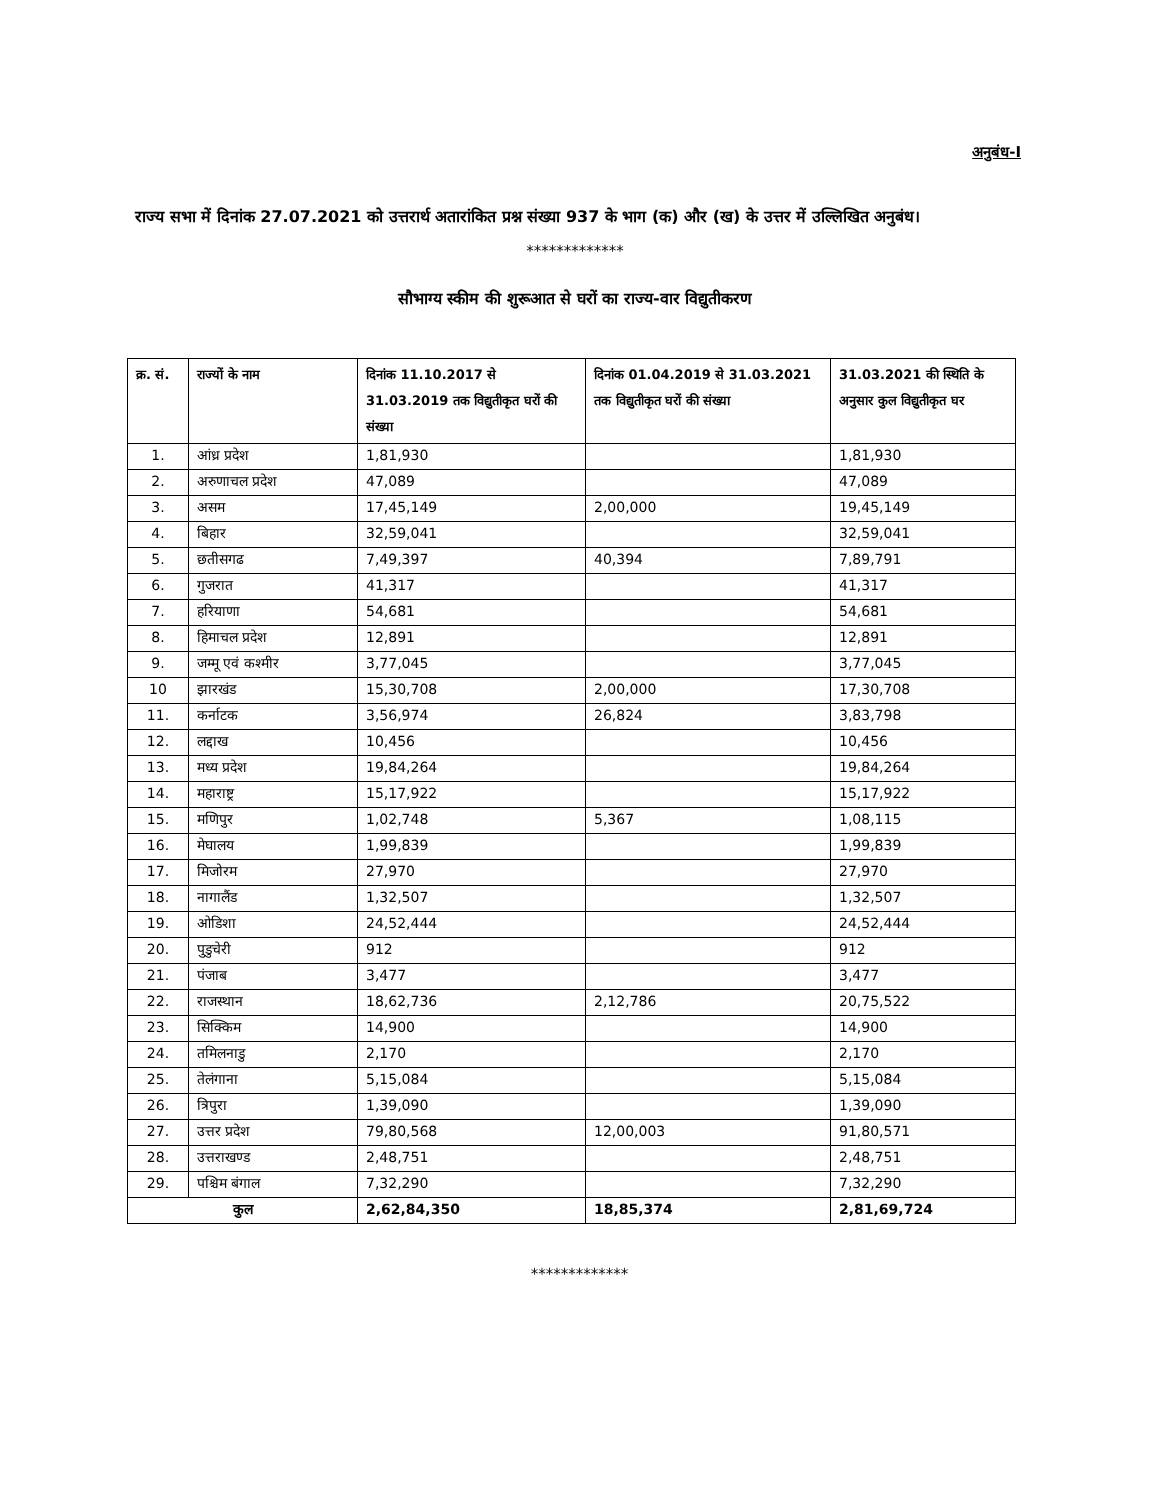अनुबंध-I
राज्य सभा में दिनांक 27.07.2021 को उत्तरार्थ अतारांकित प्रश्न संख्या 937 के भाग (क) और (ख) के उत्तर में उल्लिखित अनुबंध।
*************
सौभाग्य स्कीम की शुरूआत से घरों का राज्य-वार विद्युतीकरण
| क्र. सं. | राज्यों के नाम | दिनांक 11.10.2017 से 31.03.2019 तक विद्युतीकृत घरों की संख्या | दिनांक 01.04.2019 से 31.03.2021 तक विद्युतीकृत घरों की संख्या | 31.03.2021 की स्थिति के अनुसार कुल विद्युतीकृत घर |
| --- | --- | --- | --- | --- |
| 1. | आंध्र प्रदेश | 1,81,930 | | 1,81,930 |
| 2. | अरुणाचल प्रदेश | 47,089 | | 47,089 |
| 3. | असम | 17,45,149 | 2,00,000 | 19,45,149 |
| 4. | बिहार | 32,59,041 | | 32,59,041 |
| 5. | छतीसगढ | 7,49,397 | 40,394 | 7,89,791 |
| 6. | गुजरात | 41,317 | | 41,317 |
| 7. | हरियाणा | 54,681 | | 54,681 |
| 8. | हिमाचल प्रदेश | 12,891 | | 12,891 |
| 9. | जम्मू एवं कश्मीर | 3,77,045 | | 3,77,045 |
| 10 | झारखंड | 15,30,708 | 2,00,000 | 17,30,708 |
| 11. | कर्नाटक | 3,56,974 | 26,824 | 3,83,798 |
| 12. | लद्दाख | 10,456 | | 10,456 |
| 13. | मध्य प्रदेश | 19,84,264 | | 19,84,264 |
| 14. | महाराष्ट्र | 15,17,922 | | 15,17,922 |
| 15. | मणिपुर | 1,02,748 | 5,367 | 1,08,115 |
| 16. | मेघालय | 1,99,839 | | 1,99,839 |
| 17. | मिजोरम | 27,970 | | 27,970 |
| 18. | नागालैंड | 1,32,507 | | 1,32,507 |
| 19. | ओडिशा | 24,52,444 | | 24,52,444 |
| 20. | पुडुचेरी | 912 | | 912 |
| 21. | पंजाब | 3,477 | | 3,477 |
| 22. | राजस्थान | 18,62,736 | 2,12,786 | 20,75,522 |
| 23. | सिक्किम | 14,900 | | 14,900 |
| 24. | तमिलनाडु | 2,170 | | 2,170 |
| 25. | तेलंगाना | 5,15,084 | | 5,15,084 |
| 26. | त्रिपुरा | 1,39,090 | | 1,39,090 |
| 27. | उत्तर प्रदेश | 79,80,568 | 12,00,003 | 91,80,571 |
| 28. | उत्तराखण्ड | 2,48,751 | | 2,48,751 |
| 29. | पश्चिम बंगाल | 7,32,290 | | 7,32,290 |
| कुल | | 2,62,84,350 | 18,85,374 | 2,81,69,724 |
*************